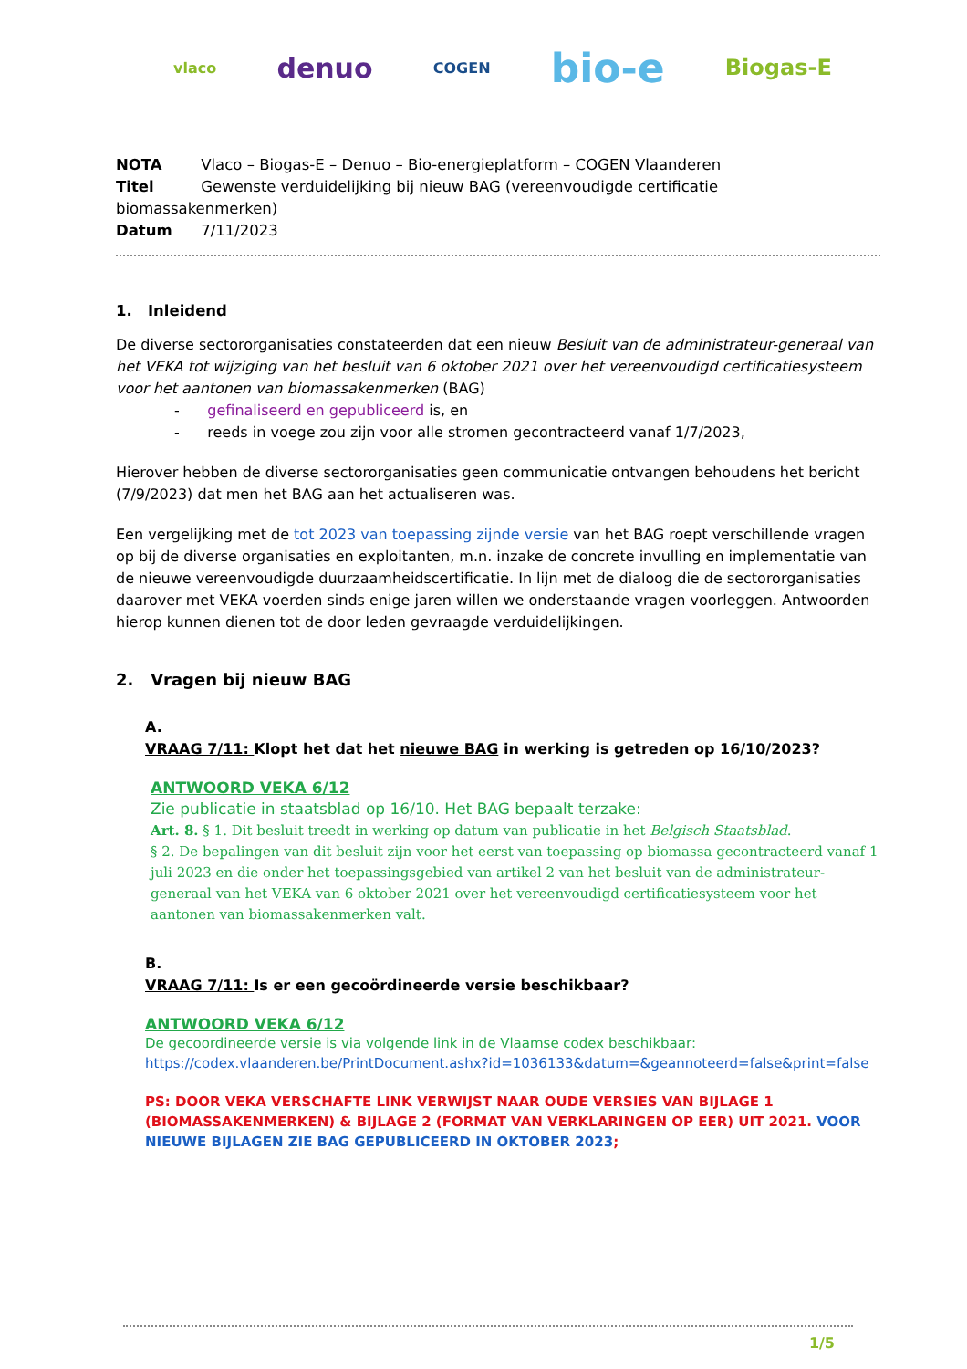vlaco denuo COGEN bio-e Biogas-E
NOTA Vlaco – Biogas-E – Denuo – Bio-energieplatform – COGEN Vlaanderen
Titel Gewenste verduidelijking bij nieuw BAG (vereenvoudigde certificatie biomassakenmerken)
Datum 7/11/2023
1. Inleidend
De diverse sectororganisaties constateerden dat een nieuw Besluit van de administrateur-generaal van het VEKA tot wijziging van het besluit van 6 oktober 2021 over het vereenvoudigd certificatiesysteem voor het aantonen van biomassakenmerken (BAG)
- gefinaliseerd en gepubliceerd is, en
- reeds in voege zou zijn voor alle stromen gecontracteerd vanaf 1/7/2023,
Hierover hebben de diverse sectororganisaties geen communicatie ontvangen behoudens het bericht (7/9/2023) dat men het BAG aan het actualiseren was.
Een vergelijking met de tot 2023 van toepassing zijnde versie van het BAG roept verschillende vragen op bij de diverse organisaties en exploitanten, m.n. inzake de concrete invulling en implementatie van de nieuwe vereenvoudigde duurzaamheidscertificatie. In lijn met de dialoog die de sectororganisaties daarover met VEKA voerden sinds enige jaren willen we onderstaande vragen voorleggen. Antwoorden hierop kunnen dienen tot de door leden gevraagde verduidelijkingen.
2. Vragen bij nieuw BAG
A.
VRAAG 7/11: Klopt het dat het nieuwe BAG in werking is getreden op 16/10/2023?
ANTWOORD VEKA 6/12
Zie publicatie in staatsblad op 16/10. Het BAG bepaalt terzake:
Art. 8. § 1. Dit besluit treedt in werking op datum van publicatie in het Belgisch Staatsblad.
§ 2. De bepalingen van dit besluit zijn voor het eerst van toepassing op biomassa gecontracteerd vanaf 1 juli 2023 en die onder het toepassingsgebied van artikel 2 van het besluit van de administrateur-generaal van het VEKA van 6 oktober 2021 over het vereenvoudigd certificatiesysteem voor het aantonen van biomassakenmerken valt.
B.
VRAAG 7/11: Is er een gecoördineerde versie beschikbaar?
ANTWOORD VEKA 6/12
De gecoordineerde versie is via volgende link in de Vlaamse codex beschikbaar:
https://codex.vlaanderen.be/PrintDocument.ashx?id=1036133&datum=&geannoteerd=false&print=false
PS: DOOR VEKA VERSCHAFTE LINK VERWIJST NAAR OUDE VERSIES VAN BIJLAGE 1 (BIOMASSAKENMERKEN) & BIJLAGE 2 (FORMAT VAN VERKLARINGEN OP EER) UIT 2021. VOOR NIEUWE BIJLAGEN ZIE BAG GEPUBLICEERD IN OKTOBER 2023;
1/5